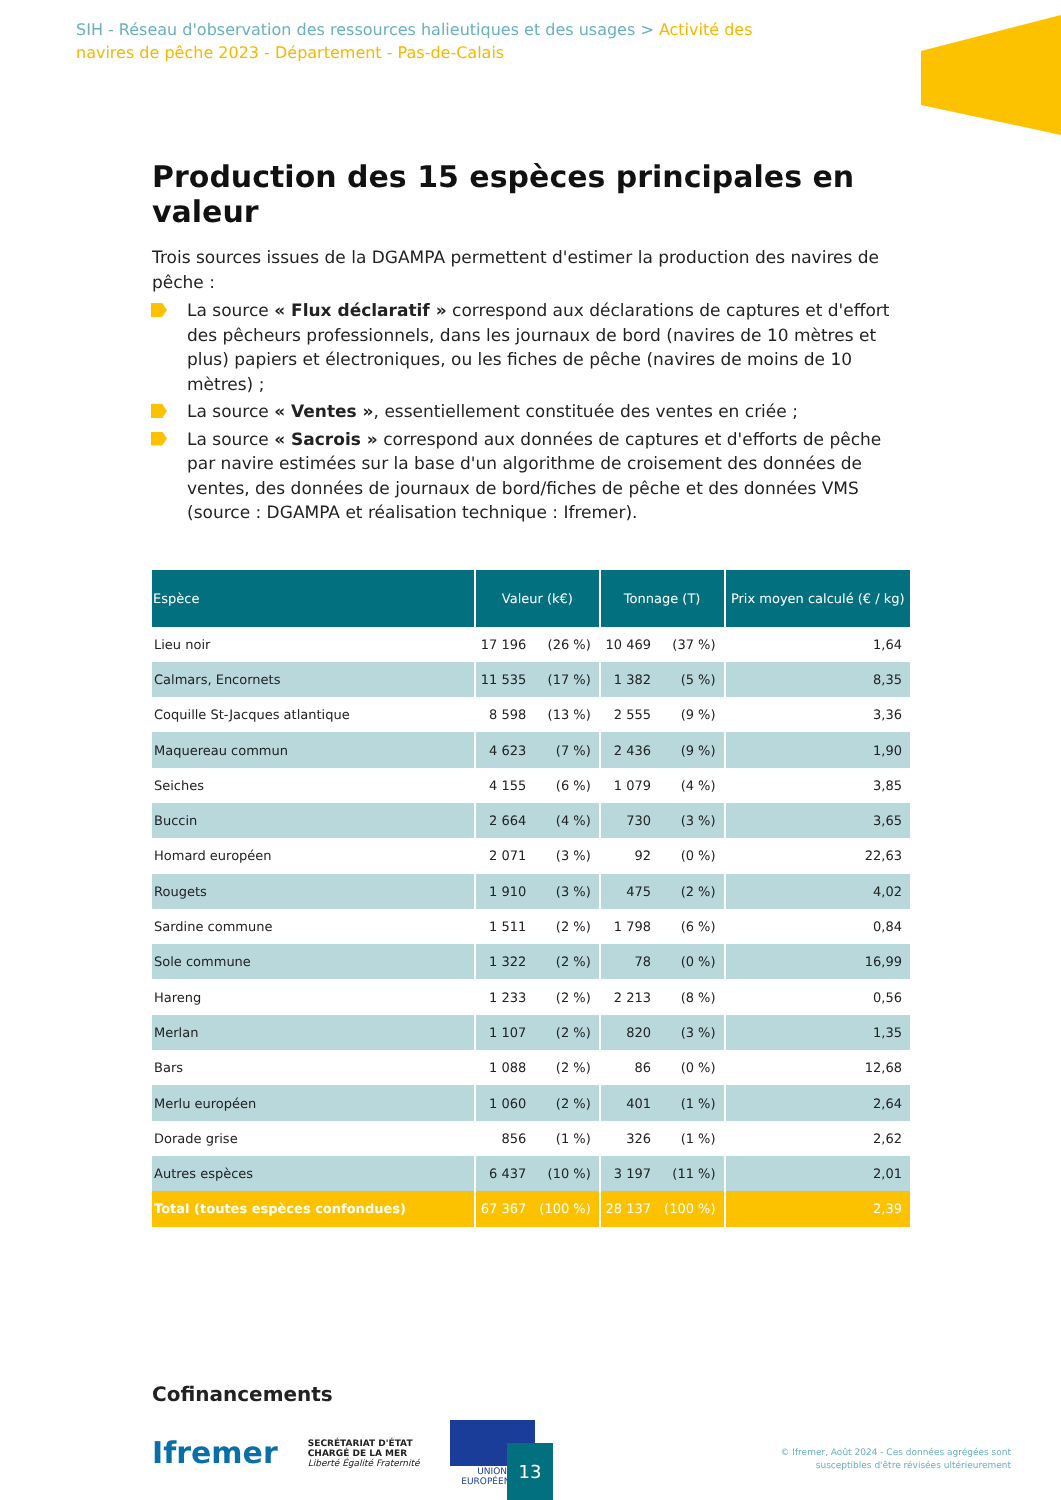SIH - Réseau d'observation des ressources halieutiques et des usages > Activité des navires de pêche 2023 - Département - Pas-de-Calais
Production des 15 espèces principales en valeur
Trois sources issues de la DGAMPA permettent d'estimer la production des navires de pêche :
La source « Flux déclaratif » correspond aux déclarations de captures et d'effort des pêcheurs professionnels, dans les journaux de bord (navires de 10 mètres et plus) papiers et électroniques, ou les fiches de pêche (navires de moins de 10 mètres) ;
La source « Ventes », essentiellement constituée des ventes en criée ;
La source « Sacrois » correspond aux données de captures et d'efforts de pêche par navire estimées sur la base d'un algorithme de croisement des données de ventes, des données de journaux de bord/fiches de pêche et des données VMS (source : DGAMPA et réalisation technique : Ifremer).
| Espèce | Valeur (k€) | | Tonnage (T) | | Prix moyen calculé (€ / kg) |
| --- | --- | --- | --- | --- | --- |
| Lieu noir | 17 196 | (26 %) | 10 469 | (37 %) | 1,64 |
| Calmars, Encornets | 11 535 | (17 %) | 1 382 | (5 %) | 8,35 |
| Coquille St-Jacques atlantique | 8 598 | (13 %) | 2 555 | (9 %) | 3,36 |
| Maquereau commun | 4 623 | (7 %) | 2 436 | (9 %) | 1,90 |
| Seiches | 4 155 | (6 %) | 1 079 | (4 %) | 3,85 |
| Buccin | 2 664 | (4 %) | 730 | (3 %) | 3,65 |
| Homard européen | 2 071 | (3 %) | 92 | (0 %) | 22,63 |
| Rougets | 1 910 | (3 %) | 475 | (2 %) | 4,02 |
| Sardine commune | 1 511 | (2 %) | 1 798 | (6 %) | 0,84 |
| Sole commune | 1 322 | (2 %) | 78 | (0 %) | 16,99 |
| Hareng | 1 233 | (2 %) | 2 213 | (8 %) | 0,56 |
| Merlan | 1 107 | (2 %) | 820 | (3 %) | 1,35 |
| Bars | 1 088 | (2 %) | 86 | (0 %) | 12,68 |
| Merlu européen | 1 060 | (2 %) | 401 | (1 %) | 2,64 |
| Dorade grise | 856 | (1 %) | 326 | (1 %) | 2,62 |
| Autres espèces | 6 437 | (10 %) | 3 197 | (11 %) | 2,01 |
| Total (toutes espèces confondues) | 67 367 | (100 %) | 28 137 | (100 %) | 2,39 |
Cofinancements
Ifremer
SECRÉTARIAT D'ÉTAT
CHARGÉ DE LA MER
Liberté Égalité Fraternité
UNION EUROPÉENNE
13
© Ifremer, Août 2024 - Ces données agrégées sont
susceptibles d'être révisées ultérieurement